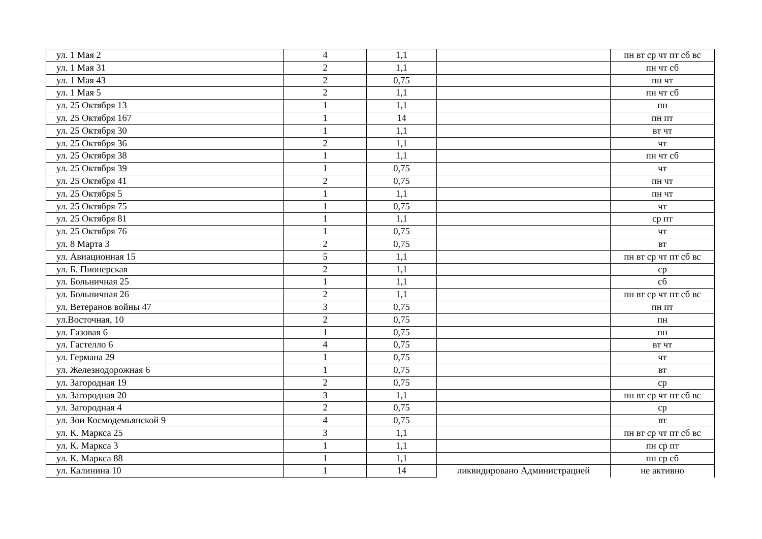| ул. 1 Мая 2 | 4 | 1,1 | | пн вт ср чт пт сб вс |
| ул. 1 Мая 31 | 2 | 1,1 | | пн чт сб |
| ул. 1 Мая 43 | 2 | 0,75 | | пн чт |
| ул. 1 Мая 5 | 2 | 1,1 | | пн чт сб |
| ул. 25 Октября 13 | 1 | 1,1 | | пн |
| ул. 25 Октября 167 | 1 | 14 | | пн пт |
| ул. 25 Октября 30 | 1 | 1,1 | | вт чт |
| ул. 25 Октября 36 | 2 | 1,1 | | чт |
| ул. 25 Октября 38 | 1 | 1,1 | | пн чт сб |
| ул. 25 Октября 39 | 1 | 0,75 | | чт |
| ул. 25 Октября 41 | 2 | 0,75 | | пн чт |
| ул. 25 Октября 5 | 1 | 1,1 | | пн чт |
| ул. 25 Октября 75 | 1 | 0,75 | | чт |
| ул. 25 Октября 81 | 1 | 1,1 | | ср пт |
| ул. 25 Октября 76 | 1 | 0,75 | | чт |
| ул. 8 Марта 3 | 2 | 0,75 | | вт |
| ул. Авиационная 15 | 5 | 1,1 | | пн вт ср чт пт сб вс |
| ул. Б. Пионерская | 2 | 1,1 | | ср |
| ул. Больничная 25 | 1 | 1,1 | | сб |
| ул. Больничная 26 | 2 | 1,1 | | пн вт ср чт пт сб вс |
| ул. Ветеранов войны 47 | 3 | 0,75 | | пн пт |
| ул.Восточная, 10 | 2 | 0,75 | | пн |
| ул. Газовая 6 | 1 | 0,75 | | пн |
| ул. Гастелло 6 | 4 | 0,75 | | вт чт |
| ул. Германа 29 | 1 | 0,75 | | чт |
| ул. Железнодорожная 6 | 1 | 0,75 | | вт |
| ул. Загородная 19 | 2 | 0,75 | | ср |
| ул. Загородная 20 | 3 | 1,1 | | пн вт ср чт пт сб вс |
| ул. Загородная 4 | 2 | 0,75 | | ср |
| ул. Зои Космодемьянской 9 | 4 | 0,75 | | вт |
| ул. К. Маркса 25 | 3 | 1,1 | | пн вт ср чт пт сб вс |
| ул. К. Маркса 3 | 1 | 1,1 | | пн ср пт |
| ул. К. Маркса 88 | 1 | 1,1 | | пн ср сб |
| ул. Калинина 10 | 1 | 14 | ликвидировано Администрацией | не активно |